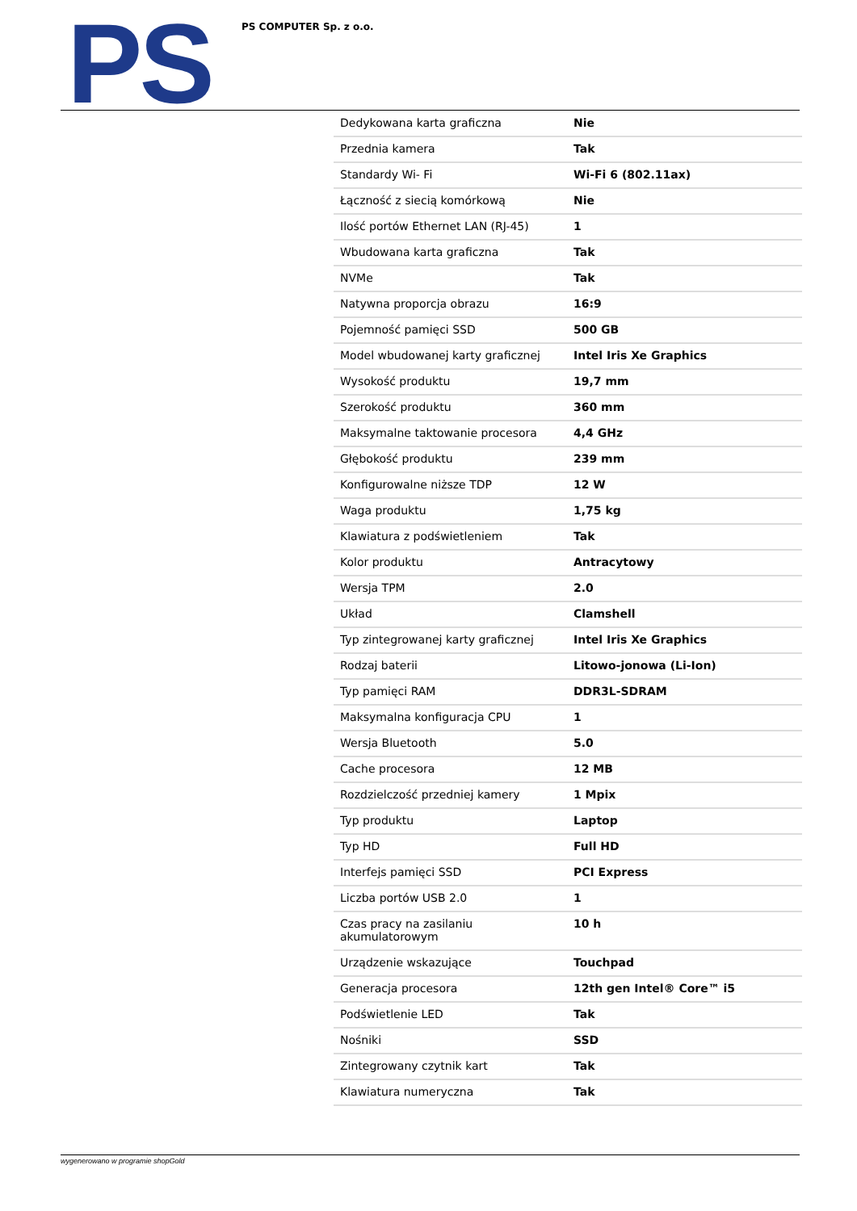PS PS COMPUTER Sp. z o.o.
| Dedykowana karta graficzna | Nie |
| Przednia kamera | Tak |
| Standardy Wi- Fi | Wi-Fi 6 (802.11ax) |
| Łączność z siecią komórkową | Nie |
| Ilość portów Ethernet LAN (RJ-45) | 1 |
| Wbudowana karta graficzna | Tak |
| NVMe | Tak |
| Natywna proporcja obrazu | 16:9 |
| Pojemność pamięci SSD | 500 GB |
| Model wbudowanej karty graficznej | Intel Iris Xe Graphics |
| Wysokość produktu | 19,7 mm |
| Szerokość produktu | 360 mm |
| Maksymalne taktowanie procesora | 4,4 GHz |
| Głębokość produktu | 239 mm |
| Konfigurowalne niższe TDP | 12 W |
| Waga produktu | 1,75 kg |
| Klawiatura z podświetleniem | Tak |
| Kolor produktu | Antracytowy |
| Wersja TPM | 2.0 |
| Układ | Clamshell |
| Typ zintegrowanej karty graficznej | Intel Iris Xe Graphics |
| Rodzaj baterii | Litowo-jonowa (Li-Ion) |
| Typ pamięci RAM | DDR3L-SDRAM |
| Maksymalna konfiguracja CPU | 1 |
| Wersja Bluetooth | 5.0 |
| Cache procesora | 12 MB |
| Rozdzielczość przedniej kamery | 1 Mpix |
| Typ produktu | Laptop |
| Typ HD | Full HD |
| Interfejs pamięci SSD | PCI Express |
| Liczba portów USB 2.0 | 1 |
| Czas pracy na zasilaniu akumulatorowym | 10 h |
| Urządzenie wskazujące | Touchpad |
| Generacja procesora | 12th gen Intel® Core™ i5 |
| Podświetlenie LED | Tak |
| Nośniki | SSD |
| Zintegrowany czytnik kart | Tak |
| Klawiatura numeryczna | Tak |
wygenerowano w programie shopGold